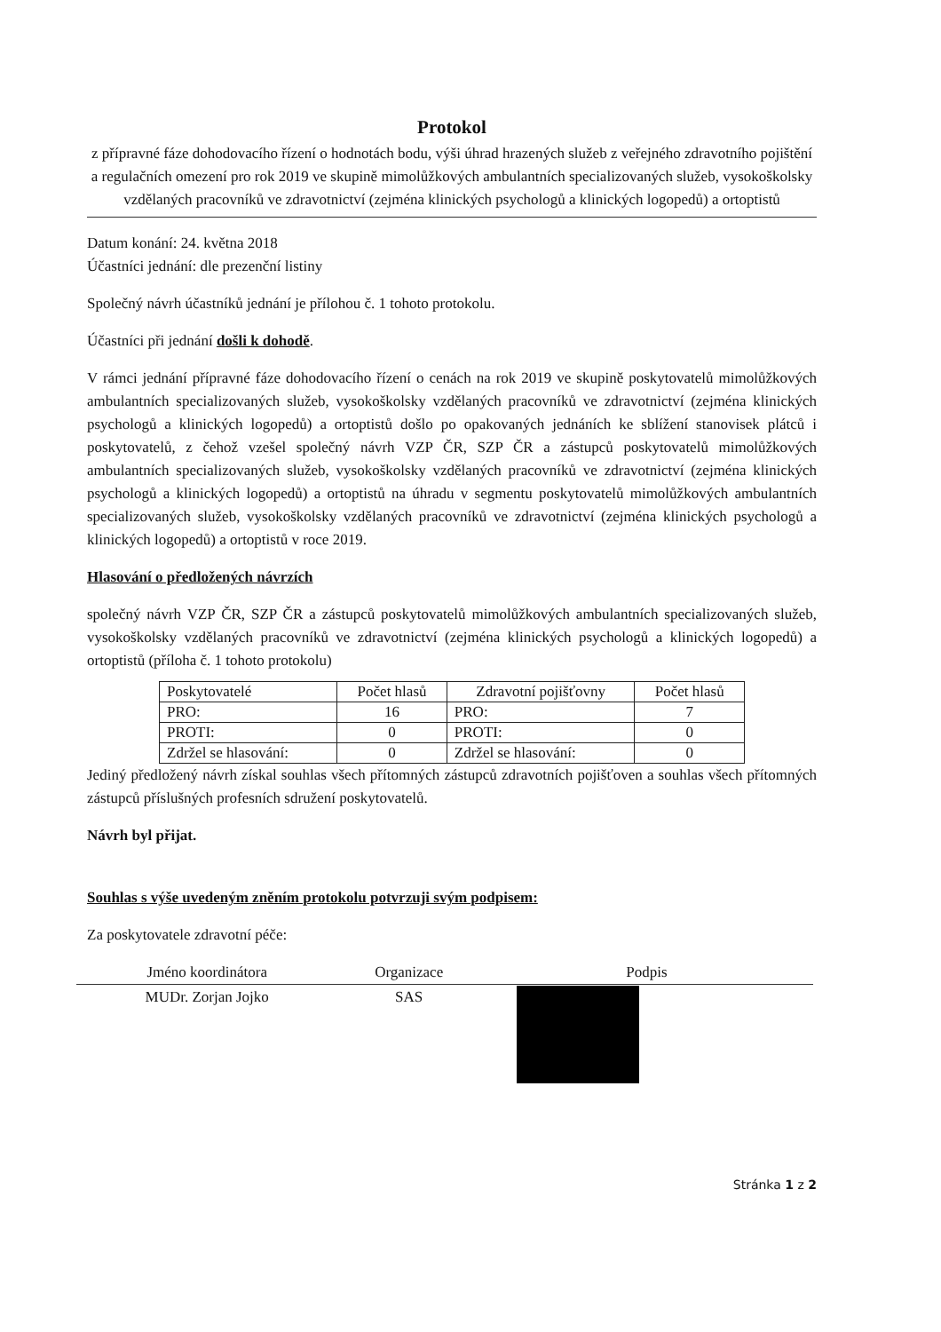Protokol
z přípravné fáze dohodovacího řízení o hodnotách bodu, výši úhrad hrazených služeb z veřejného zdravotního pojištění a regulačních omezení pro rok 2019 ve skupině mimolůžkových ambulantních specializovaných služeb, vysokoškolsky vzdělaných pracovníků ve zdravotnictví (zejména klinických psychologů a klinických logopedů) a ortoptistů
Datum konání: 24. května 2018
Účastníci jednání: dle prezenční listiny
Společný návrh účastníků jednání je přílohou č. 1 tohoto protokolu.
Účastníci při jednání došli k dohodě.
V rámci jednání přípravné fáze dohodovacího řízení o cenách na rok 2019 ve skupině poskytovatelů mimolůžkových ambulantních specializovaných služeb, vysokoškolsky vzdělaných pracovníků ve zdravotnictví (zejména klinických psychologů a klinických logopedů) a ortoptistů došlo po opakovaných jednáních ke sblížení stanovisek plátců i poskytovatelů, z čehož vzešel společný návrh VZP ČR, SZP ČR a zástupců poskytovatelů mimolůžkových ambulantních specializovaných služeb, vysokoškolsky vzdělaných pracovníků ve zdravotnictví (zejména klinických psychologů a klinických logopedů) a ortoptistů na úhradu v segmentu poskytovatelů mimolůžkových ambulantních specializovaných služeb, vysokoškolsky vzdělaných pracovníků ve zdravotnictví (zejména klinických psychologů a klinických logopedů) a ortoptistů v roce 2019.
Hlasování o předložených návrzích
společný návrh VZP ČR, SZP ČR a zástupců poskytovatelů mimolůžkových ambulantních specializovaných služeb, vysokoškolsky vzdělaných pracovníků ve zdravotnictví (zejména klinických psychologů a klinických logopedů) a ortoptistů (příloha č. 1 tohoto protokolu)
| Poskytovatelé | Počet hlasů | Zdravotní pojišťovny | Počet hlasů |
| --- | --- | --- | --- |
| PRO: | 16 | PRO: | 7 |
| PROTI: | 0 | PROTI: | 0 |
| Zdržel se hlasování: | 0 | Zdržel se hlasování: | 0 |
Jediný předložený návrh získal souhlas všech přítomných zástupců zdravotních pojišťoven a souhlas všech přítomných zástupců příslušných profesních sdružení poskytovatelů.
Návrh byl přijat.
Souhlas s výše uvedeným zněním protokolu potvrzuji svým podpisem:
Za poskytovatele zdravotní péče:
| Jméno koordinátora | Organizace | Podpis |
| --- | --- | --- |
| MUDr. Zorjan Jojko | SAS | |
Stránka 1 z 2